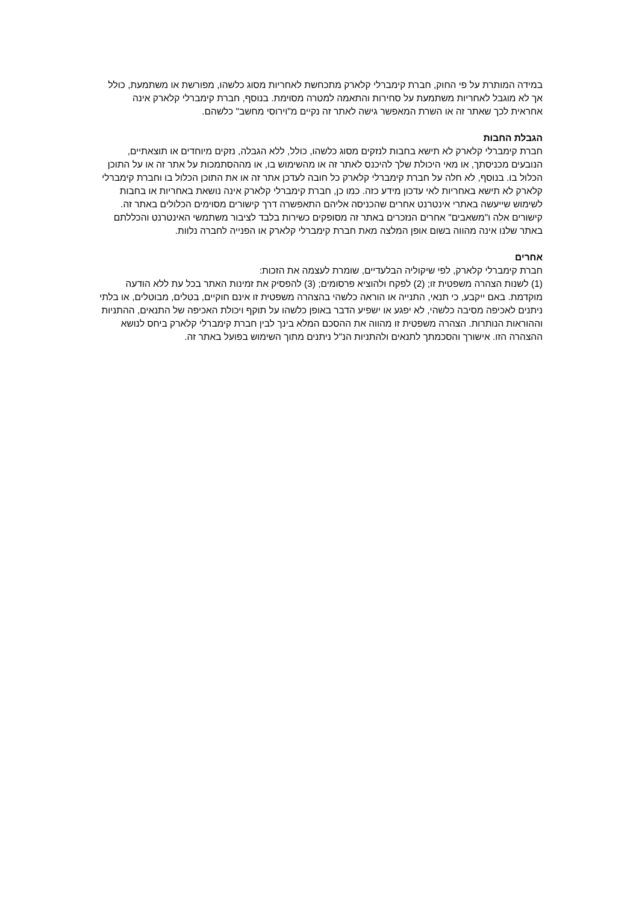במידה המותרת על פי החוק, חברת קימברלי קלארק מתכחשת לאחריות מסוג כלשהו, מפורשת או משתמעת, כולל אך לא מוגבל לאחריות משתמעת על סחירות והתאמה למטרה מסוימת. בנוסף, חברת קימברלי קלארק אינה אחראית לכך שאתר זה או השרת המאפשר גישה לאתר זה נקיים מ"וירוסי מחשב" כלשהם.
הגבלת החבות
חברת קימברלי קלארק לא תישא בחבות לנזקים מסוג כלשהו, כולל, ללא הגבלה, נזקים מיוחדים או תוצאתיים, הנובעים מכניסתך, או מאי היכולת שלך להיכנס לאתר זה או מהשימוש בו, או מההסתמכות על אתר זה או על התוכן הכלול בו. בנוסף, לא חלה על חברת קימברלי קלארק כל חובה לעדכן אתר זה או את התוכן הכלול בו וחברת קימברלי קלארק לא תישא באחריות לאי עדכון מידע כזה. כמו כן, חברת קימברלי קלארק אינה נושאת באחריות או בחבות לשימוש שייעשה באתרי אינטרנט אחרים שהכניסה אליהם התאפשרה דרך קישורים מסוימים הכלולים באתר זה. קישורים אלה ו"משאבים" אחרים הנזכרים באתר זה מסופקים כשירות בלבד לציבור משתמשי האינטרנט והכללתם באתר שלנו אינה מהווה בשום אופן המלצה מאת חברת קימברלי קלארק או הפנייה לחברה נלוות.
אחרים
חברת קימברלי קלארק, לפי שיקוליה הבלעדיים, שומרת לעצמה את הזכות:
(1) לשנות הצהרה משפטית זו; (2) לפקח ולהוציא פרסומים; (3) להפסיק את זמינות האתר בכל עת ללא הודעה מוקדמת. באם ייקבע, כי תנאי, התנייה או הוראה כלשהי בהצהרה משפטית זו אינם חוקיים, בטלים, מבוטלים, או בלתי ניתנים לאכיפה מסיבה כלשהי, לא יפגע או ישפיע הדבר באופן כלשהו על תוקף ויכולת האכיפה של התנאים, ההתניות וההוראות הנותרות. הצהרה משפטית זו מהווה את ההסכם המלא בינך לבין חברת קימברלי קלארק ביחס לנושא ההצהרה הזו. אישורך והסכמתך לתנאים ולהתניות הנ"ל ניתנים מתוך השימוש בפועל באתר זה.